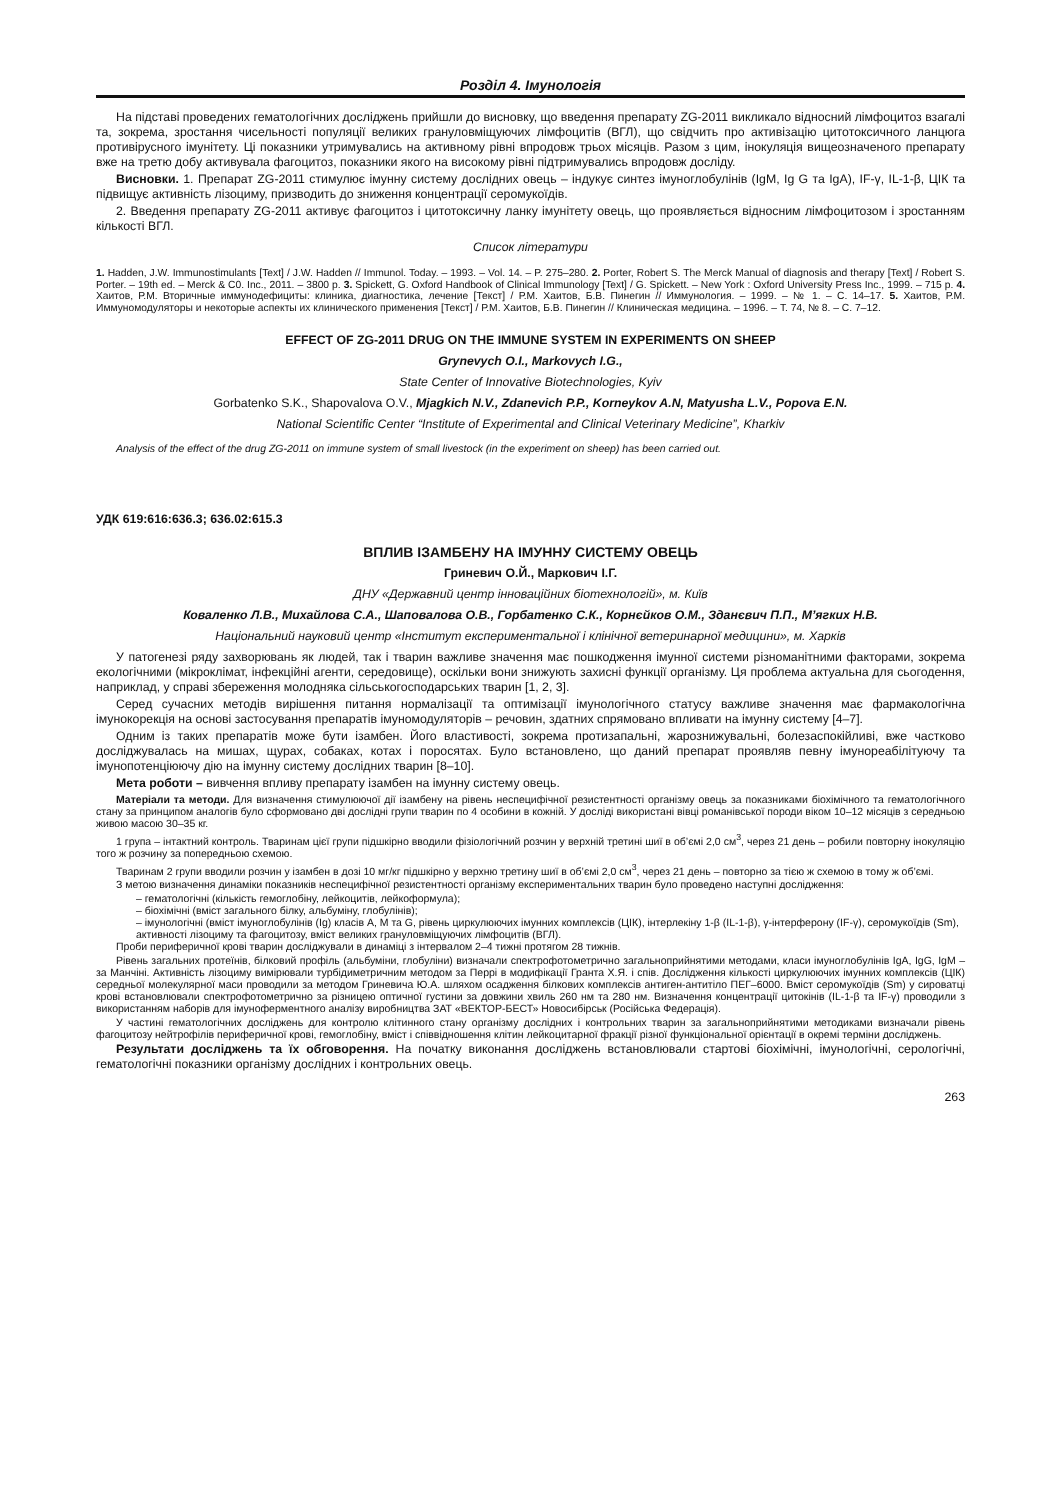Розділ 4. Імунологія
На підставі проведених гематологічних досліджень прийшли до висновку, що введення препарату ZG-2011 викликало відносний лімфоцитоз взагалі та, зокрема, зростання чисельності популяції великих грануловміщуючих лімфоцитів (ВГЛ), що свідчить про активізацію цитотоксичного ланцюга противірусного імунітету. Ці показники утримувались на активному рівні впродовж трьох місяців. Разом з цим, інокуляція вищеозначеного препарату вже на третю добу активувала фагоцитоз, показники якого на високому рівні підтримувались впродовж досліду.
Висновки. 1. Препарат ZG-2011 стимулює імунну систему дослідних овець – індукує синтез імуноглобулінів (IgM, Ig G та IgA), IF-γ, IL-1-β, ЦІК та підвищує активність лізоциму, призводить до зниження концентрації серомукоїдів.
2. Введення препарату ZG-2011 активує фагоцитоз і цитотоксичну ланку імунітету овець, що проявляється відносним лімфоцитозом і зростанням кількості ВГЛ.
Список літератури
1. Hadden, J.W. Immunostimulants [Text] / J.W. Hadden // Immunol. Today. – 1993. – Vol. 14. – P. 275–280. 2. Porter, Robert S. The Merck Manual of diagnosis and therapy [Text] / Robert S. Porter. – 19th ed. – Merck & C0. Inc., 2011. – 3800 p. 3. Spickett, G. Oxford Handbook of Clinical Immunology [Text] / G. Spickett. – New York : Oxford University Press Inc., 1999. – 715 p. 4. Хаитов, Р.М. Вторичные иммунодефициты: клиника, диагностика, лечение [Текст] / Р.М. Хаитов, Б.В. Пинегин // Иммунология. – 1999. – № 1. – С. 14–17. 5. Хаитов, Р.М. Иммуномодуляторы и некоторые аспекты их клинического применения [Текст] / Р.М. Хаитов, Б.В. Пинегин // Клиническая медицина. – 1996. – Т. 74, № 8. – С. 7–12.
EFFECT OF ZG-2011 DRUG ON THE IMMUNE SYSTEM IN EXPERIMENTS ON SHEEP
Grynevych O.I., Markovych I.G.,
State Center of Innovative Biotechnologies, Kyiv
Gorbatenko S.K., Shapovalova O.V., Mjagkich N.V., Zdanevich P.P., Korneykov A.N, Matyusha L.V., Popova E.N.
National Scientific Center “Institute of Experimental and Clinical Veterinary Medicine”, Kharkiv
Analysis of the effect of the drug ZG-2011 on immune system of small livestock (in the experiment on sheep) has been carried out.
УДК 619:616:636.3; 636.02:615.3
ВПЛИВ ІЗАМБЕНУ НА ІМУННУ СИСТЕМУ ОВЕЦЬ
Гриневич О.Й., Маркович І.Г.
ДНУ «Державний центр інноваційних біотехнологій», м. Київ
Коваленко Л.В., Михайлова С.А., Шаповалова О.В., Горбатенко С.К., Корнєйков О.М., Зданєвич П.П., М’ягких Н.В.
Національний науковий центр «Інститут експериментальної і клінічної ветеринарної медицини», м. Харків
У патогенезі ряду захворювань як людей, так і тварин важливе значення має пошкодження імунної системи різноманітними факторами, зокрема екологічними (мікроклімат, інфекційні агенти, середовище), оскільки вони знижують захисні функції організму. Ця проблема актуальна для сьогодення, наприклад, у справі збереження молодняка сільськогосподарських тварин [1, 2, 3].
Серед сучасних методів вирішення питання нормалізації та оптимізації імунологічного статусу важливе значення має фармакологічна імунокорекція на основі застосування препаратів імуномодуляторів – речовин, здатних спрямовано впливати на імунну систему [4–7].
Одним із таких препаратів може бути ізамбен. Його властивості, зокрема протизапальні, жарознижувальні, болезаспокійливі, вже частково досліджувалась на мишах, щурах, собаках, котах і поросятах. Було встановлено, що даний препарат проявляв певну імунореабілітуючу та імунопотенціюючу дію на імунну систему дослідних тварин [8–10].
Мета роботи – вивчення впливу препарату ізамбен на імунну систему овець.
Матеріали та методи. Для визначення стимулюючої дії ізамбену на рівень неспецифічної резистентності організму овець за показниками біохімічного та гематологічного стану за принципом аналогів було сформовано дві дослідні групи тварин по 4 особини в кожній. У досліді використані вівці романівської породи віком 10–12 місяців з середньою живою масою 30–35 кг.
1 група – інтактний контроль. Тваринам цієї групи підшкірно вводили фізіологічний розчин у верхній третині шиї в об’ємі 2,0 см<sup>3</sup>, через 21 день – робили повторну інокуляцію того ж розчину за попередньою схемою.
Тваринам 2 групи вводили розчин у ізамбен в дозі 10 мг/кг підшкірно у верхню третину шиї в об’ємі 2,0 см<sup>3</sup>, через 21 день – повторно за тією ж схемою в тому ж об’ємі.
З метою визначення динаміки показників неспецифічної резистентності організму експериментальних тварин було проведено наступні дослідження:
– гематологічні (кількість гемоглобіну, лейкоцитів, лейкоформула);
– біохімічні (вміст загального білку, альбуміну, глобулінів);
– імунологічні (вміст імуноглобулінів (Ig) класів А, М та G, рівень циркулюючих імунних комплексів (ЦІК), інтерлекіну 1-β (IL-1-β), γ-інтерферону (IF-γ), серомукоїдів (Sm), активності лізоциму та фагоцитозу, вміст великих грануловміщуючих лімфоцитів (ВГЛ).
Проби периферичної крові тварин досліджували в динаміці з інтервалом 2–4 тижні протягом 28 тижнів.
Рівень загальних протеїнів, білковий профіль (альбуміни, глобуліни) визначали спектрофотометрично загальноприйнятими методами, класи імуноглобулінів IgA, IgG, IgM – за Манчіні. Активність лізоциму вимірювали турбідиметричним методом за Перрі в модифікації Гранта Х.Я. і спів. Дослідження кількості циркулюючих імунних комплексів (ЦІК) середньої молекулярної маси проводили за методом Гриневича Ю.А. шляхом осадження білкових комплексів антиген-антитіло ПЕГ–6000. Вміст серомукоїдів (Sm) у сироватці крові встановлювали спектрофотометрично за різницею оптичної густини за довжини хвиль 260 нм та 280 нм. Визначення концентрації цитокінів (IL-1-β та IF-γ) проводили з використанням наборів для імуноферментного аналізу виробництва ЗАТ «ВЕКТОР-БЕСТ» Новосибірськ (Російська Федерація).
У частині гематологічних досліджень для контролю клітинного стану організму дослідних і контрольних тварин за загальноприйнятими методиками визначали рівень фагоцитозу нейтрофілів периферичної крові, гемоглобіну, вміст і співвідношення клітин лейкоцитарної фракції різної функціональної орієнтації в окремі терміни досліджень.
Результати досліджень та їх обговорення. На початку виконання досліджень встановлювали стартові біохімічні, імунологічні, серологічні, гематологічні показники організму дослідних і контрольних овець.
263